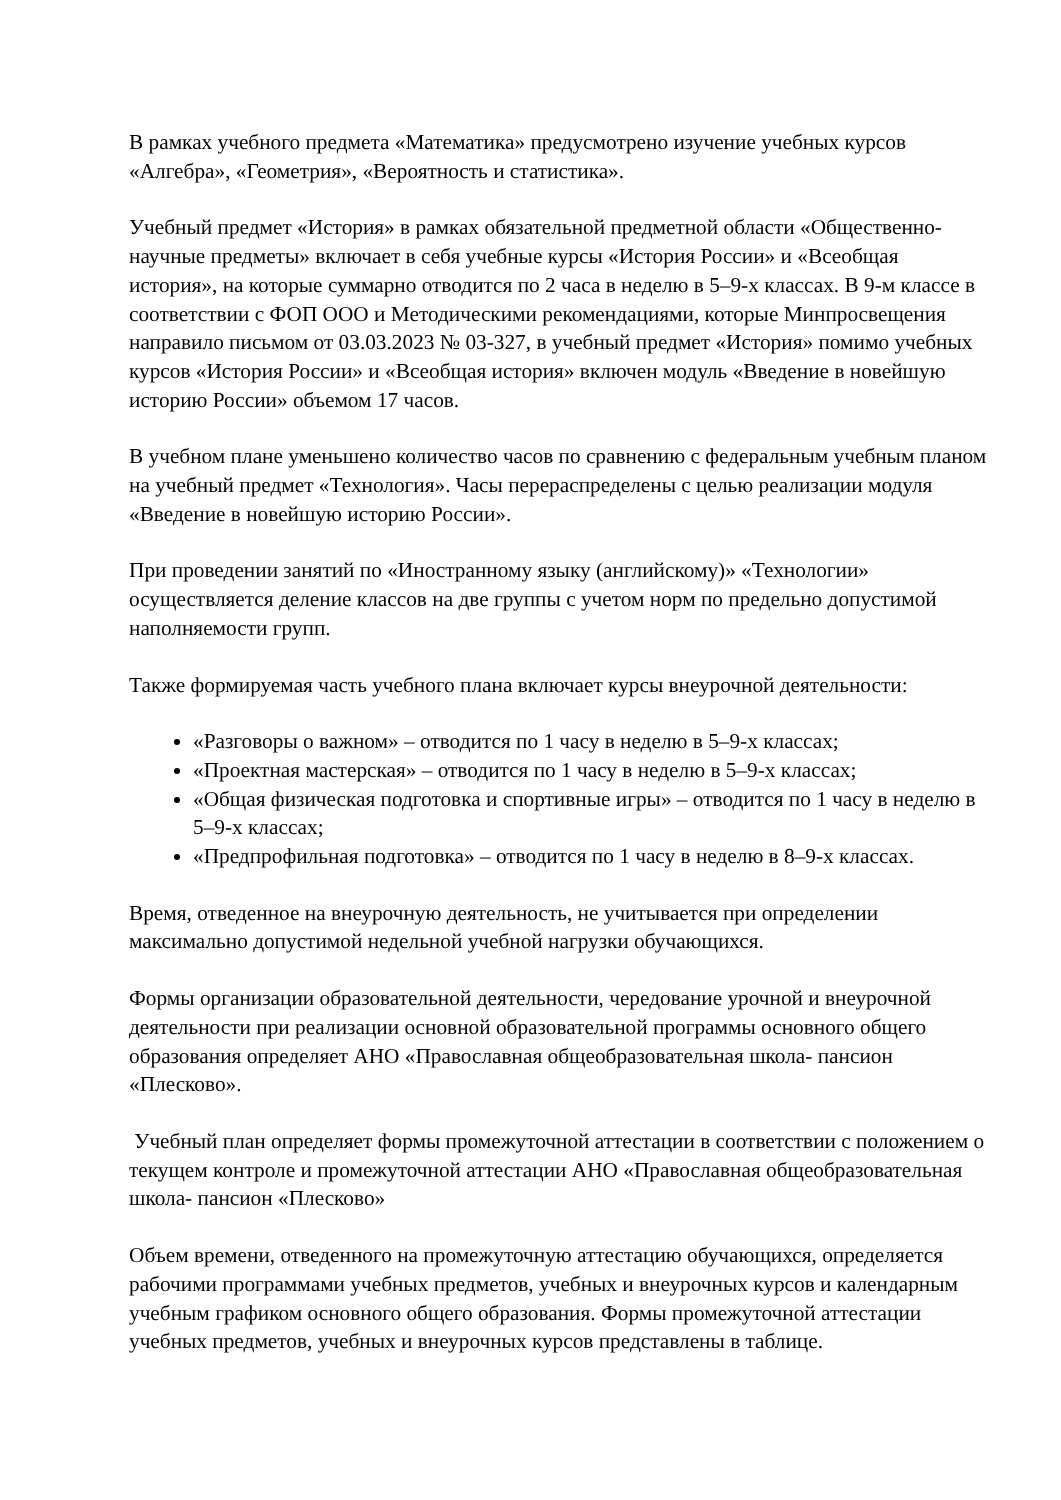В рамках учебного предмета «Математика» предусмотрено изучение учебных курсов «Алгебра», «Геометрия», «Вероятность и статистика».
Учебный предмет «История» в рамках обязательной предметной области «Общественно-научные предметы» включает в себя учебные курсы «История России» и «Всеобщая история», на которые суммарно отводится по 2 часа в неделю в 5–9-х классах. В 9-м классе в соответствии с ФОП ООО и Методическими рекомендациями, которые Минпросвещения направило письмом от 03.03.2023 № 03-327, в учебный предмет «История» помимо учебных курсов «История России» и «Всеобщая история» включен модуль «Введение в новейшую историю России» объемом 17 часов.
В учебном плане уменьшено количество часов по сравнению с федеральным учебным планом на учебный предмет «Технология». Часы перераспределены с целью реализации модуля «Введение в новейшую историю России».
При проведении занятий по «Иностранному языку (английскому)» «Технологии» осуществляется деление классов на две группы с учетом норм по предельно допустимой наполняемости групп.
Также формируемая часть учебного плана включает курсы внеурочной деятельности:
«Разговоры о важном» – отводится по 1 часу в неделю в 5–9-х классах;
«Проектная мастерская» – отводится по 1 часу в неделю в 5–9-х классах;
«Общая физическая подготовка и спортивные игры» – отводится по 1 часу в неделю в 5–9-х классах;
«Предпрофильная подготовка» – отводится по 1 часу в неделю в 8–9-х классах.
Время, отведенное на внеурочную деятельность, не учитывается при определении максимально допустимой недельной учебной нагрузки обучающихся.
Формы организации образовательной деятельности, чередование урочной и внеурочной деятельности при реализации основной образовательной программы основного общего образования определяет АНО «Православная общеобразовательная школа- пансион «Плесково».
Учебный план определяет формы промежуточной аттестации в соответствии с положением о текущем контроле и промежуточной аттестации АНО «Православная общеобразовательная школа- пансион «Плесково»
Объем времени, отведенного на промежуточную аттестацию обучающихся, определяется рабочими программами учебных предметов, учебных и внеурочных курсов и календарным учебным графиком основного общего образования. Формы промежуточной аттестации учебных предметов, учебных и внеурочных курсов представлены в таблице.